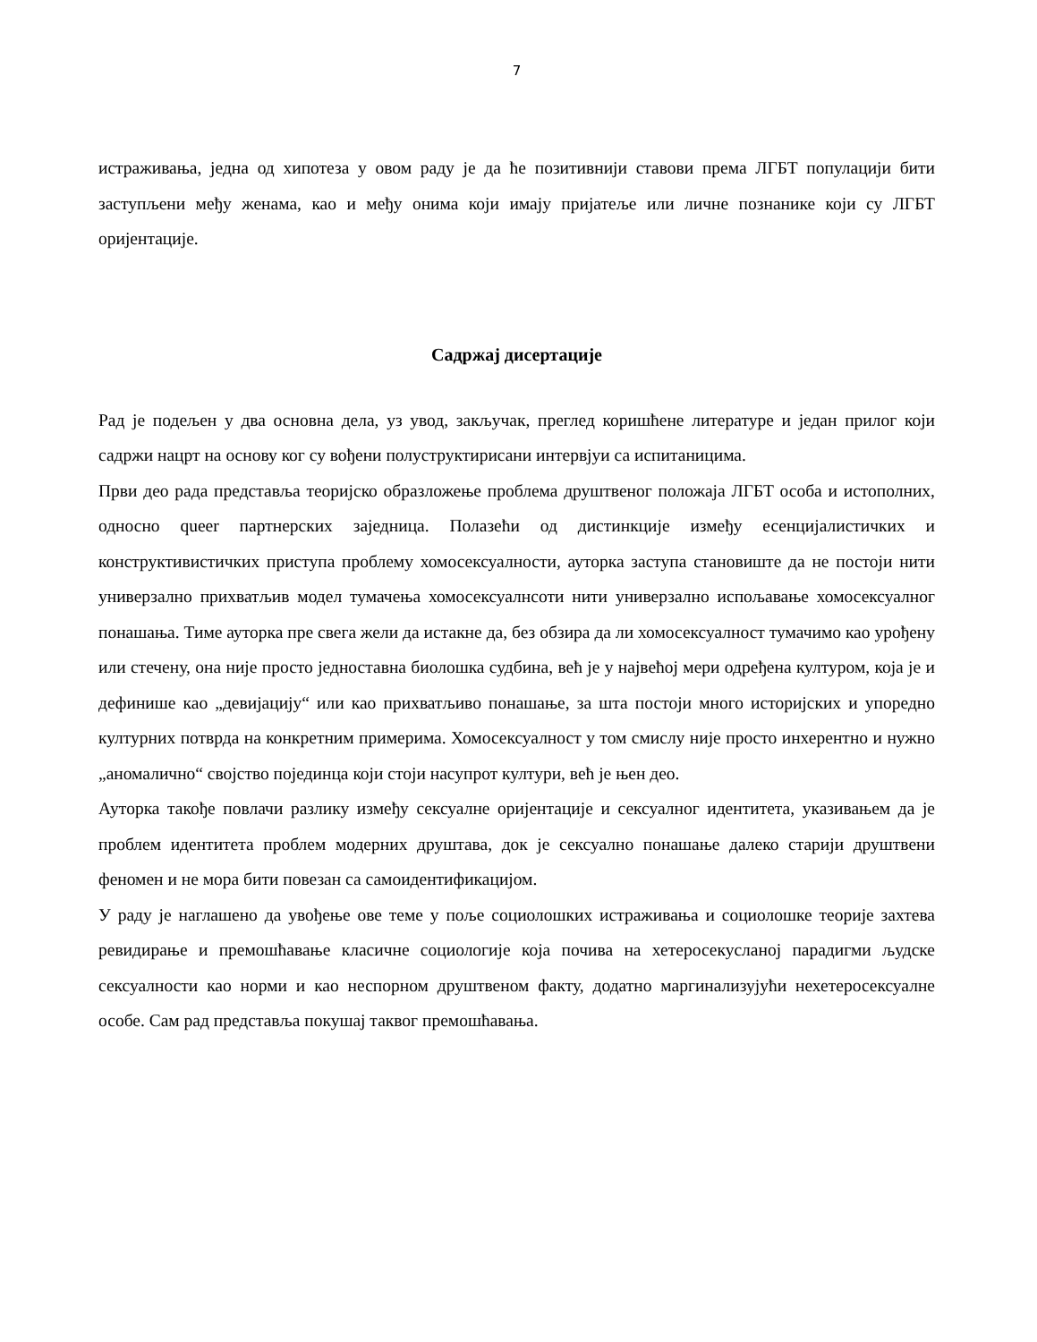7
истраживања, једна од хипотеза у овом раду је да ће позитивнији ставови према ЛГБТ популацији бити заступљени међу женама, као и међу онима који имају пријатеље или личне познанике који су ЛГБТ оријентације.
Садржај дисертације
Рад је подељен у два основна дела, уз увод, закључак, преглед коришћене литературе и један прилог који садржи нацрт на основу ког су вођени полуструктирисани интервјуи са испитаницима.
Први део рада представља теоријско образложење проблема друштвеног положаја ЛГБТ особа и истополних, односно queer партнерских заједница. Полазећи од дистинкције између есенцијалистичких и конструктивистичких приступа проблему хомосексуалности, ауторка заступа становиште да не постоји нити универзално прихватљив модел тумачења хомосексуалнсоти нити универзално испољавање хомосексуалног понашања. Тиме ауторка пре свега жели да истакне да, без обзира да ли хомосексуалност тумачимо као урођену или стечену, она није просто једноставна биолошка судбина, већ је у највећој мери одређена културом, која је и дефинише као „девијацију“ или као прихватљиво понашање, за шта постоји много историјских и упоредно културних потврда на конкретним примерима. Хомосексуалност у том смислу није просто инхерентно и нужно „аномалично“ својство појединца који стоји насупрот култури, већ је њен део.
Ауторка такође повлачи разлику између сексуалне оријентације и сексуалног идентитета, указивањем да је проблем идентитета проблем модерних друштава, док је сексуално понашање далеко старији друштвени феномен и не мора бити повезан са самоидентификацијом.
У раду је наглашено да увођење ове теме у поље социолошких истраживања и социолошке теорије захтева ревидирање и премошћавање класичне социологије која почива на хетеросекусланој парадигми људске сексуалности као норми и као неспорном друштвеном факту, додатно маргинализујући нехетеросексуалне особе. Сам рад представља покушај таквог премошћавања.